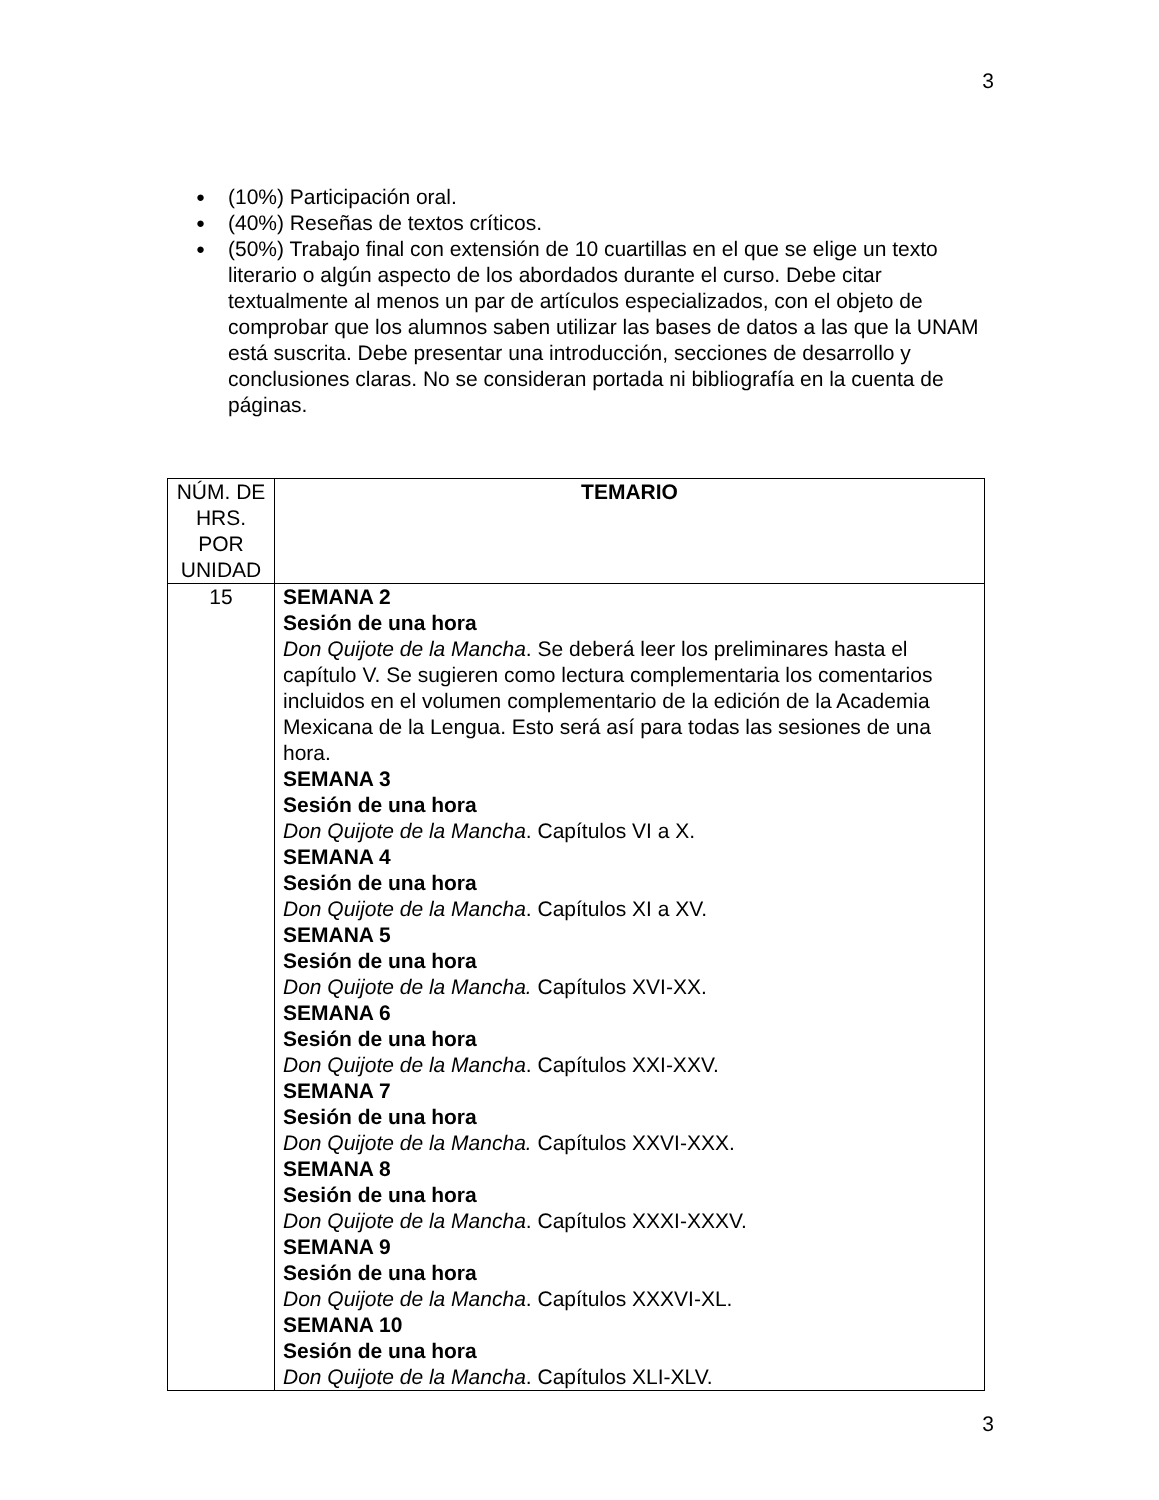3
● (10%) Participación oral.
● (40%) Reseñas de textos críticos.
● (50%) Trabajo final con extensión de 10 cuartillas en el que se elige un texto literario o algún aspecto de los abordados durante el curso. Debe citar textualmente al menos un par de artículos especializados, con el objeto de comprobar que los alumnos saben utilizar las bases de datos a las que la UNAM está suscrita. Debe presentar una introducción, secciones de desarrollo y conclusiones claras. No se consideran portada ni bibliografía en la cuenta de páginas.
| NÚM. DE HRS. POR UNIDAD | TEMARIO |
| 15 | SEMANA 2 Sesión de una hora Don Quijote de la Mancha . Se deberá leer los preliminares hasta el capítulo V. Se sugieren como lectura complementaria los comentarios incluidos en el volumen complementario de la edición de la Academia Mexicana de la Lengua. Esto será así para todas las sesiones de una hora. SEMANA 3 Sesión de una hora Don Quijote de la Mancha . Capítulos VI a X. SEMANA 4 Sesión de una hora Don Quijote de la Mancha . Capítulos XI a XV. SEMANA 5 Sesión de una hora Don Quijote de la Mancha. Capítulos XVI-XX. SEMANA 6 Sesión de una hora Don Quijote de la Mancha . Capítulos XXI-XXV. SEMANA 7 Sesión de una hora Don Quijote de la Mancha. Capítulos XXVI-XXX. SEMANA 8 Sesión de una hora Don Quijote de la Mancha . Capítulos XXXI-XXXV. SEMANA 9 Sesión de una hora Don Quijote de la Mancha . Capítulos XXXVI-XL. SEMANA 10 Sesión de una hora Don Quijote de la Mancha . Capítulos XLI-XLV. |
3